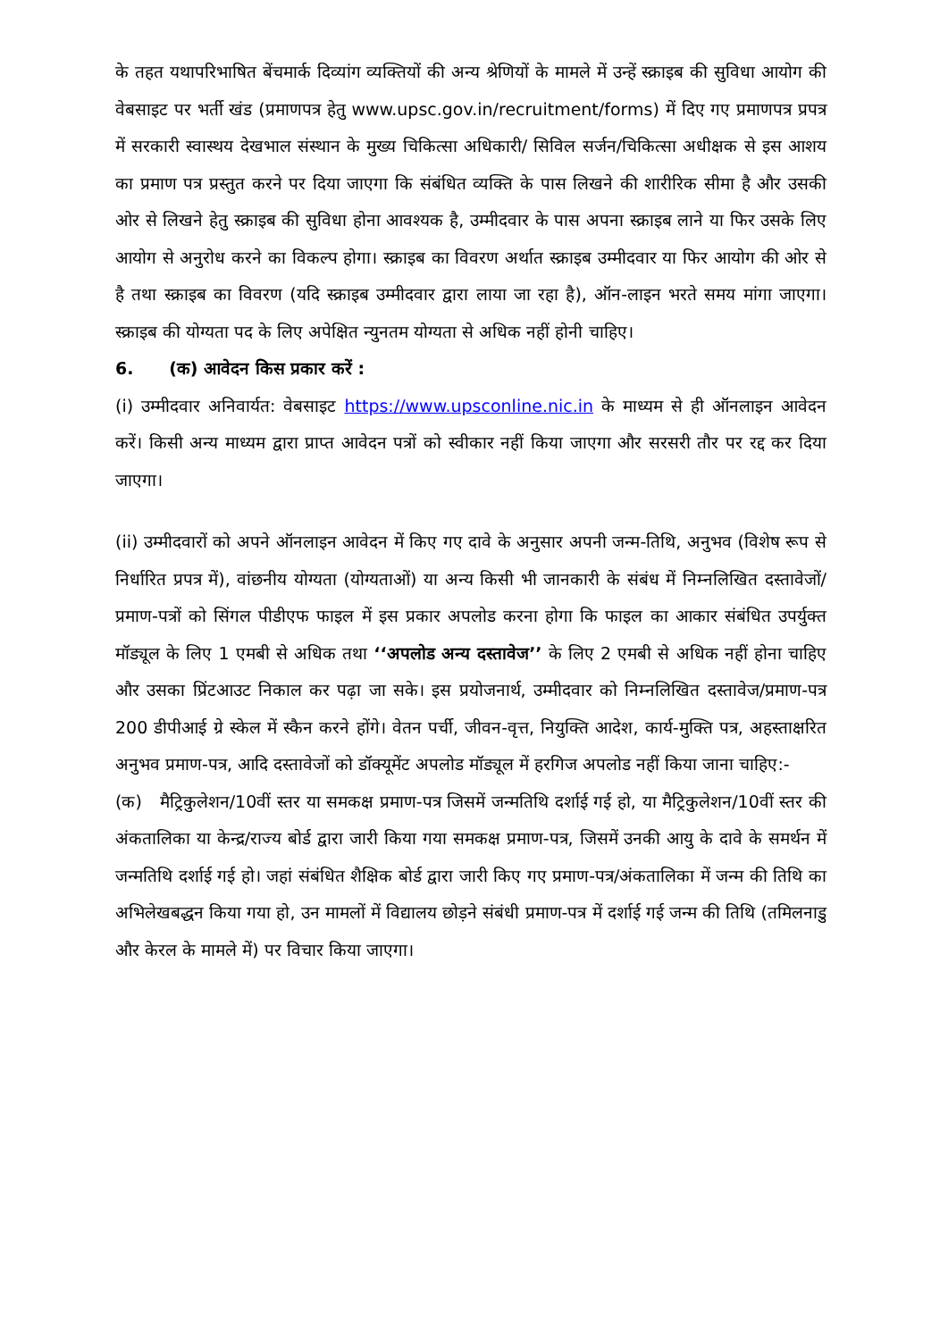के तहत यथापरिभाषित बेंचमार्क दिव्यांग व्यक्तियों की अन्य श्रेणियों के मामले में उन्हें स्क्राइब की सुविधा आयोग की वेबसाइट पर भर्ती खंड (प्रमाणपत्र हेतु www.upsc.gov.in/recruitment/forms) में दिए गए प्रमाणपत्र प्रपत्र में सरकारी स्वास्थय देखभाल संस्थान के मुख्य चिकित्सा अधिकारी/ सिविल सर्जन/चिकित्सा अधीक्षक से इस आशय का प्रमाण पत्र प्रस्तुत करने पर दिया जाएगा कि संबंधित व्यक्ति के पास लिखने की शारीरिक सीमा है और उसकी ओर से लिखने हेतु स्क्राइब की सुविधा होना आवश्यक है, उम्मीदवार के पास अपना स्क्राइब लाने या फिर उसके लिए आयोग से अनुरोध करने का विकल्प होगा। स्क्राइब का विवरण अर्थात स्क्राइब उम्मीदवार या फिर आयोग की ओर से है तथा स्क्राइब का विवरण (यदि स्क्राइब उम्मीदवार द्वारा लाया जा रहा है), ऑन-लाइन भरते समय मांगा जाएगा। स्क्राइब की योग्यता पद के लिए अपेक्षित न्युनतम योग्यता से अधिक नहीं होनी चाहिए।
6. (क) आवेदन किस प्रकार करें :
(i) उम्मीदवार अनिवार्यत: वेबसाइट https://www.upsconline.nic.in के माध्यम से ही ऑनलाइन आवेदन करें। किसी अन्य माध्यम द्वारा प्राप्त आवेदन पत्रों को स्वीकार नहीं किया जाएगा और सरसरी तौर पर रद्द कर दिया जाएगा।
(ii) उम्मीदवारों को अपने ऑनलाइन आवेदन में किए गए दावे के अनुसार अपनी जन्म-तिथि, अनुभव (विशेष रूप से निर्धारित प्रपत्र में), वांछनीय योग्यता (योग्यताओं) या अन्य किसी भी जानकारी के संबंध में निम्नलिखित दस्तावेजों/प्रमाण-पत्रों को सिंगल पीडीएफ फाइल में इस प्रकार अपलोड करना होगा कि फाइल का आकार संबंधित उपर्युक्त मॉड्यूल के लिए 1 एमबी से अधिक तथा ‘‘अपलोड अन्य दस्तावेज’’ के लिए 2 एमबी से अधिक नहीं होना चाहिए और उसका प्रिंटआउट निकाल कर पढ़ा जा सके। इस प्रयोजनार्थ, उम्मीदवार को निम्नलिखित दस्तावेज/प्रमाण-पत्र 200 डीपीआई ग्रे स्केल में स्कैन करने होंगे। वेतन पर्ची, जीवन-वृत्त, नियुक्ति आदेश, कार्य-मुक्ति पत्र, अहस्ताक्षरित अनुभव प्रमाण-पत्र, आदि दस्तावेजों को डॉक्यूमेंट अपलोड मॉड्यूल में हरगिज अपलोड नहीं किया जाना चाहिए:-
(क) मैट्रिकुलेशन/10वीं स्तर या समकक्ष प्रमाण-पत्र जिसमें जन्मतिथि दर्शाई गई हो, या मैट्रिकुलेशन/10वीं स्तर की अंकतालिका या केन्द्र/राज्य बोर्ड द्वारा जारी किया गया समकक्ष प्रमाण-पत्र, जिसमें उनकी आयु के दावे के समर्थन में जन्मतिथि दर्शाई गई हो। जहां संबंधित शैक्षिक बोर्ड द्वारा जारी किए गए प्रमाण-पत्र/अंकतालिका में जन्म की तिथि का अभिलेखबद्धन किया गया हो, उन मामलों में विद्यालय छोड़ने संबंधी प्रमाण-पत्र में दर्शाई गई जन्म की तिथि (तमिलनाडु और केरल के मामले में) पर विचार किया जाएगा।